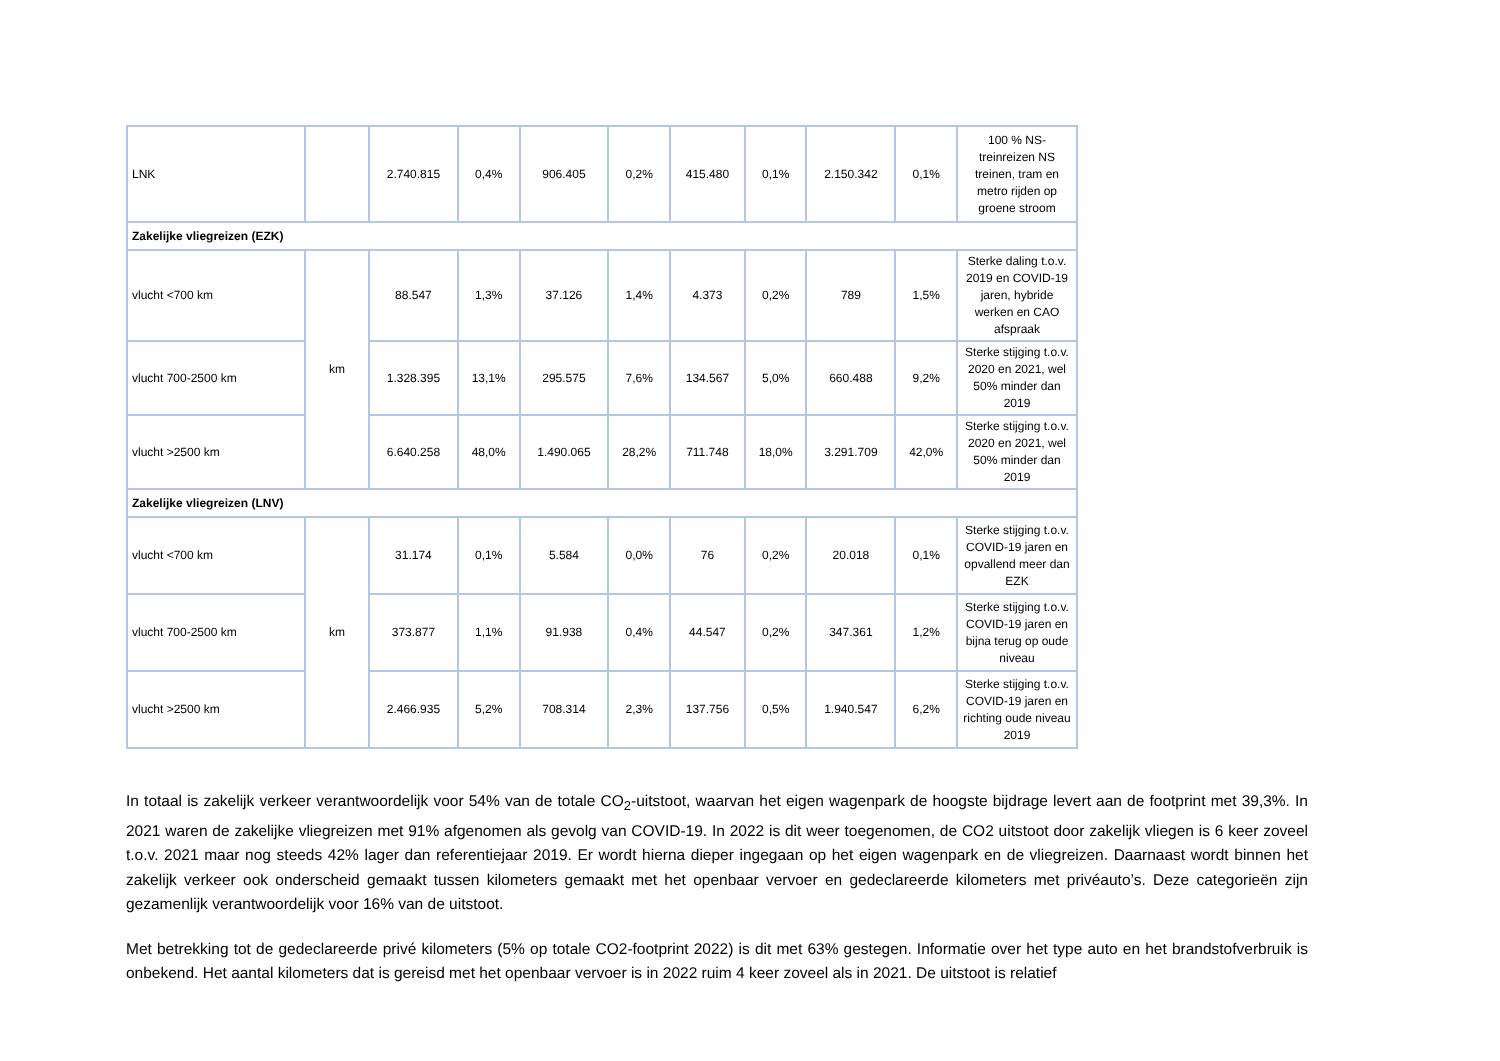| LNK | | 2.740.815 | 0,4% | 906.405 | 0,2% | 415.480 | 0,1% | 2.150.342 | 0,1% | 100 % NS-treinreizen NS treinen, tram en metro rijden op groene stroom |
| Zakelijke vliegreizen (EZK) | | | | | | | | | | |
| vlucht <700 km | km | 88.547 | 1,3% | 37.126 | 1,4% | 4.373 | 0,2% | 789 | 1,5% | Sterke daling t.o.v. 2019 en COVID-19 jaren, hybride werken en CAO afspraak |
| vlucht 700-2500 km | | 1.328.395 | 13,1% | 295.575 | 7,6% | 134.567 | 5,0% | 660.488 | 9,2% | Sterke stijging t.o.v. 2020 en 2021, wel 50% minder dan 2019 |
| vlucht >2500 km | | 6.640.258 | 48,0% | 1.490.065 | 28,2% | 711.748 | 18,0% | 3.291.709 | 42,0% | Sterke stijging t.o.v. 2020 en 2021, wel 50% minder dan 2019 |
| Zakelijke vliegreizen (LNV) | | | | | | | | | | |
| vlucht <700 km | km | 31.174 | 0,1% | 5.584 | 0,0% | 76 | 0,2% | 20.018 | 0,1% | Sterke stijging t.o.v. COVID-19 jaren en opvallend meer dan EZK |
| vlucht 700-2500 km | | 373.877 | 1,1% | 91.938 | 0,4% | 44.547 | 0,2% | 347.361 | 1,2% | Sterke stijging t.o.v. COVID-19 jaren en bijna terug op oude niveau |
| vlucht >2500 km | | 2.466.935 | 5,2% | 708.314 | 2,3% | 137.756 | 0,5% | 1.940.547 | 6,2% | Sterke stijging t.o.v. COVID-19 jaren en richting oude niveau 2019 |
In totaal is zakelijk verkeer verantwoordelijk voor 54% van de totale CO<sub>2</sub>-uitstoot, waarvan het eigen wagenpark de hoogste bijdrage levert aan de footprint met 39,3%. In 2021 waren de zakelijke vliegreizen met 91% afgenomen als gevolg van COVID-19. In 2022 is dit weer toegenomen, de CO2 uitstoot door zakelijk vliegen is 6 keer zoveel t.o.v. 2021 maar nog steeds 42% lager dan referentiejaar 2019. Er wordt hierna dieper ingegaan op het eigen wagenpark en de vliegreizen. Daarnaast wordt binnen het zakelijk verkeer ook onderscheid gemaakt tussen kilometers gemaakt met het openbaar vervoer en gedeclareerde kilometers met privéauto’s. Deze categorieën zijn gezamenlijk verantwoordelijk voor 16% van de uitstoot.
Met betrekking tot de gedeclareerde privé kilometers (5% op totale CO2-footprint 2022) is dit met 63% gestegen. Informatie over het type auto en het brandstofverbruik is onbekend. Het aantal kilometers dat is gereisd met het openbaar vervoer is in 2022 ruim 4 keer zoveel als in 2021. De uitstoot is relatief